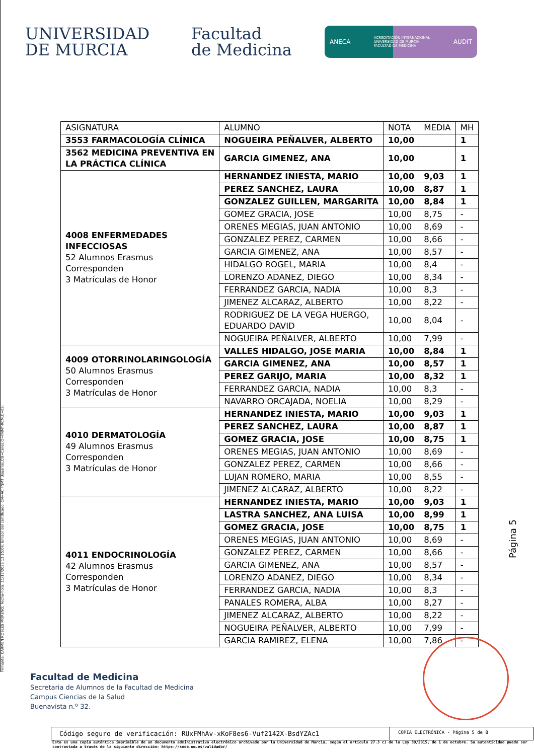Firmante: CARMEN ROBLES MORENO; Fecha-hora: 11/12/2023 13:15:08; Emisor del certificado: CN=AC FNMT Usuarios,OU=Ceres,O=FNMT-RCM,C=ES;
UNIVERSIDAD
DE MURCIA
Facultad
de Medicina
ANECA ACREDITACIÓN INTERNACIONAL
UNIVERSIDAD DE MURCIA
FACULTAD DE MEDICINA AUDIT
| ASIGNATURA | ALUMNO | NOTA | MEDIA | MH |
| --- | --- | --- | --- | --- |
| 3553 FARMACOLOGÍA CLÍNICA | NOGUEIRA PEÑALVER, ALBERTO | 10,00 | | 1 |
| 3562 MEDICINA PREVENTIVA EN LA PRÁCTICA CLÍNICA | GARCIA GIMENEZ, ANA | 10,00 | | 1 |
| 4008 ENFERMEDADES INFECCIOSAS 52 Alumnos Erasmus Corresponden 3 Matrículas de Honor | HERNANDEZ INIESTA, MARIO | 10,00 | 9,03 | 1 |
| | PEREZ SANCHEZ, LAURA | 10,00 | 8,87 | 1 |
| | GONZALEZ GUILLEN, MARGARITA | 10,00 | 8,84 | 1 |
| | GOMEZ GRACIA, JOSE | 10,00 | 8,75 | - |
| | ORENES MEGIAS, JUAN ANTONIO | 10,00 | 8,69 | - |
| | GONZALEZ PEREZ, CARMEN | 10,00 | 8,66 | - |
| | GARCIA GIMENEZ, ANA | 10,00 | 8,57 | - |
| | HIDALGO ROGEL, MARIA | 10,00 | 8,4 | - |
| | LORENZO ADANEZ, DIEGO | 10,00 | 8,34 | - |
| | FERRANDEZ GARCIA, NADIA | 10,00 | 8,3 | - |
| | JIMENEZ ALCARAZ, ALBERTO | 10,00 | 8,22 | - |
| | RODRIGUEZ DE LA VEGA HUERGO, EDUARDO DAVID | 10,00 | 8,04 | - |
| | NOGUEIRA PEÑALVER, ALBERTO | 10,00 | 7,99 | - |
| 4009 OTORRINOLARINGOLOGÍA 50 Alumnos Erasmus Corresponden 3 Matrículas de Honor | VALLES HIDALGO, JOSE MARIA | 10,00 | 8,84 | 1 |
| | GARCIA GIMENEZ, ANA | 10,00 | 8,57 | 1 |
| | PEREZ GARIJO, MARIA | 10,00 | 8,32 | 1 |
| | FERRANDEZ GARCIA, NADIA | 10,00 | 8,3 | - |
| | NAVARRO ORCAJADA, NOELIA | 10,00 | 8,29 | - |
| 4010 DERMATOLOGÍA 49 Alumnos Erasmus Corresponden 3 Matrículas de Honor | HERNANDEZ INIESTA, MARIO | 10,00 | 9,03 | 1 |
| | PEREZ SANCHEZ, LAURA | 10,00 | 8,87 | 1 |
| | GOMEZ GRACIA, JOSE | 10,00 | 8,75 | 1 |
| | ORENES MEGIAS, JUAN ANTONIO | 10,00 | 8,69 | - |
| | GONZALEZ PEREZ, CARMEN | 10,00 | 8,66 | - |
| | LUJAN ROMERO, MARIA | 10,00 | 8,55 | - |
| | JIMENEZ ALCARAZ, ALBERTO | 10,00 | 8,22 | - |
| 4011 ENDOCRINOLOGÍA 42 Alumnos Erasmus Corresponden 3 Matrículas de Honor | HERNANDEZ INIESTA, MARIO | 10,00 | 9,03 | 1 |
| | LASTRA SANCHEZ, ANA LUISA | 10,00 | 8,99 | 1 |
| | GOMEZ GRACIA, JOSE | 10,00 | 8,75 | 1 |
| | ORENES MEGIAS, JUAN ANTONIO | 10,00 | 8,69 | - |
| | GONZALEZ PEREZ, CARMEN | 10,00 | 8,66 | - |
| | GARCIA GIMENEZ, ANA | 10,00 | 8,57 | - |
| | LORENZO ADANEZ, DIEGO | 10,00 | 8,34 | - |
| | FERRANDEZ GARCIA, NADIA | 10,00 | 8,3 | - |
| | PANALES ROMERA, ALBA | 10,00 | 8,27 | - |
| | JIMENEZ ALCARAZ, ALBERTO | 10,00 | 8,22 | - |
| | NOGUEIRA PEÑALVER, ALBERTO | 10,00 | 7,99 | - |
| | GARCIA RAMIREZ, ELENA | 10,00 | 7,86 | - |
Página 5
Facultad de Medicina
Secretaria de Alumnos de la Facultad de Medicina
Campus Ciencias de la Salud
Buenavista n.º 32.
Código seguro de verificación: RUxFMhAv-xKoF8es6-Vuf2142X-BsdYZAc1
COPIA ELECTRÓNICA - Página 5 de 8
Esta es una copia auténtica imprimible de un documento administrativo electrónico archivado por la Universidad de Murcia, según el artículo 27.3 c) de la Ley 39/2015, de 1 de octubre. Su autenticidad puede ser contrastada a través de la siguiente dirección: https://sede.um.es/validador/